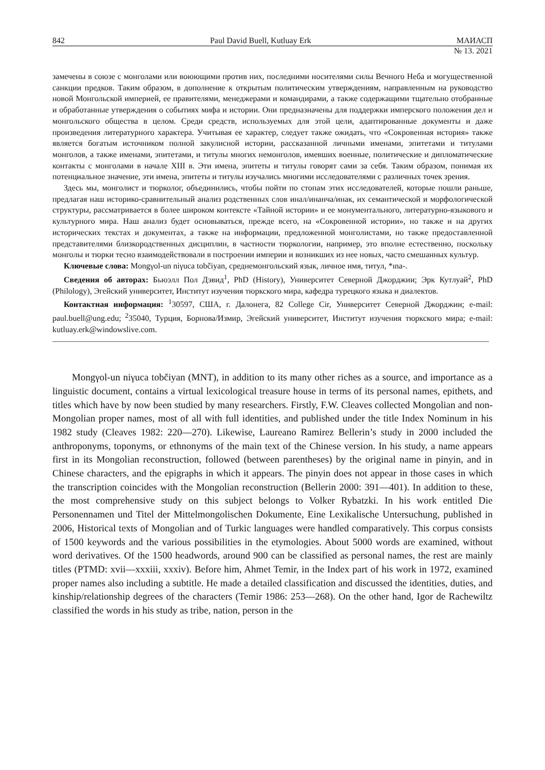842 Paul David Buell, Kutluay Erk МАИАСП
№ 13. 2021
замечены в союзе с монголами или воюющими против них, последними носителями силы Вечного Неба и могущественной санкции предков. Таким образом, в дополнение к открытым политическим утверждениям, направленным на руководство новой Монгольской империей, ее правителями, менеджерами и командирами, а также содержащими тщательно отобранные и обработанные утверждения о событиях мифа и истории. Они предназначены для поддержки имперского положения дел и монгольского общества в целом. Среди средств, используемых для этой цели, адаптированные документы и даже произведения литературного характера. Учитывая ее характер, следует также ожидать, что «Сокровенная история» также является богатым источником полной закулисной истории, рассказанной личными именами, эпитетами и титулами монголов, а также именами, эпитетами, и титулы многих немонголов, имевших военные, политические и дипломатические контакты с монголами в начале XIII в. Эти имена, эпитеты и титулы говорят сами за себя. Таким образом, понимая их потенциальное значение, эти имена, эпитеты и титулы изучались многими исследователями с различных точек зрения.
Здесь мы, монголист и тюрколог, объединились, чтобы пойти по стопам этих исследователей, которые пошли раньше, предлагая наш историко-сравнительный анализ родственных слов инал/инанча/инак, их семантической и морфологической структуры, рассматривается в более широком контексте «Тайной истории» и ее монументального, литературно-языкового и культурного мира. Наш анализ будет основываться, прежде всего, на «Сокровенной истории», но также и на других исторических текстах и документах, а также на информации, предложенной монголистами, но также предоставленной представителями близкородственных дисциплин, в частности тюркологии, например, это вполне естественно, поскольку монголы и тюрки тесно взаимодействовали в построении империи и возникших из нее новых, часто смешанных культур.
Ключевые слова: Mongγol-un niγuca tobčiyan, среднемонгольский язык, личное имя, титул, *ına-.
Сведения об авторах: Бьюэлл Пол Дэвид<sup>1</sup>, PhD (History), Университет Северной Джорджии; Эрк Кутлуай<sup>2</sup>, PhD (Philology), Эгейский университет, Институт изучения тюркского мира, кафедра турецкого языка и диалектов.
Контактная информация: <sup>1</sup>30597, США, г. Далонега, 82 College Cir, Университет Северной Джорджии; e-mail: paul.buell@ung.edu; <sup>2</sup>35040, Турция, Борнова/Измир, Эгейский университет, Институт изучения тюркского мира; e-mail: kutluay.erk@windowslive.com.
Mongγol-un niγuca tobčiyan (MNT), in addition to its many other riches as a source, and importance as a linguistic document, contains a virtual lexicological treasure house in terms of its personal names, epithets, and titles which have by now been studied by many researchers. Firstly, F.W. Cleaves collected Mongolian and non-Mongolian proper names, most of all with full identities, and published under the title Index Nominum in his 1982 study (Cleaves 1982: 220—270). Likewise, Laureano Ramirez Bellerin’s study in 2000 included the anthroponyms, toponyms, or ethnonyms of the main text of the Chinese version. In his study, a name appears first in its Mongolian reconstruction, followed (between parentheses) by the original name in pinyin, and in Chinese characters, and the epigraphs in which it appears. The pinyin does not appear in those cases in which the transcription coincides with the Mongolian reconstruction (Bellerin 2000: 391—401). In addition to these, the most comprehensive study on this subject belongs to Volker Rybatzki. In his work entitled Die Personennamen und Titel der Mittelmongolischen Dokumente, Eine Lexikalische Untersuchung, published in 2006, Historical texts of Mongolian and of Turkic languages were handled comparatively. This corpus consists of 1500 keywords and the various possibilities in the etymologies. About 5000 words are examined, without word derivatives. Of the 1500 headwords, around 900 can be classified as personal names, the rest are mainly titles (PTMD: xvii—xxxiii, xxxiv). Before him, Ahmet Temir, in the Index part of his work in 1972, examined proper names also including a subtitle. He made a detailed classification and discussed the identities, duties, and kinship/relationship degrees of the characters (Temir 1986: 253—268). On the other hand, Igor de Rachewiltz classified the words in his study as tribe, nation, person in the